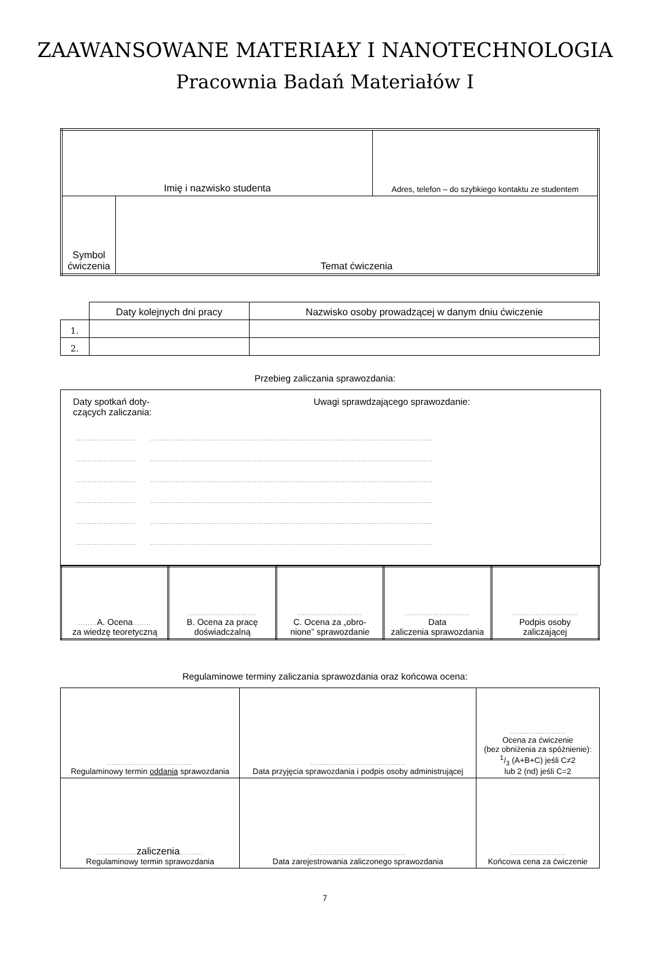ZAAWANSOWANE MATERIAŁY I NANOTECHNOLOGIA
Pracownia Badań Materiałów I
| Imię i nazwisko studenta | | Adres, telefon – do szybkiego kontaktu ze studentem |
| Symbol ćwiczenia | Temat ćwiczenia | |
| | Daty kolejnych dni pracy | Nazwisko osoby prowadzącej w danym dniu ćwiczenie |
| --- | --- | --- |
| 1. | | |
| 2. | | |
Przebieg zaliczania sprawozdania:
Daty spotkań doty-
czących zaliczania:
Uwagi sprawdzającego sprawozdanie:
.......................... ..........................................................................................................................
.......................... ..........................................................................................................................
.......................... ..........................................................................................................................
.......................... ..........................................................................................................................
.......................... ..........................................................................................................................
.......................... ..........................................................................................................................
| ........ A. Ocena ........ za wiedzę teoretyczną | .............................. B. Ocena za pracę doświadczalną | ............................ C. Ocena za „obro- nione” sprawozdanie | ............................ Data zaliczenia sprawozdania | ............................ Podpis osoby zaliczającej |
Regulaminowe terminy zaliczania sprawozdania oraz końcowa ocena:
| ..................................... Regulaminowy termin oddania sprawozdania | ......................................... Data przyjęcia sprawozdania i podpis osoby administrującej | ........................ Ocena za ćwiczenie (bez obniżenia za spóźnienie): 1/3 (A+B+C) jeśli C≠2 lub 2 (nd) jeśli C=2 |
| ................. zaliczenia .......... Regulaminowy termin sprawozdania | ......................................... Data zarejestrowania zaliczonego sprawozdania | ........................ Końcowa cena za ćwiczenie |
7